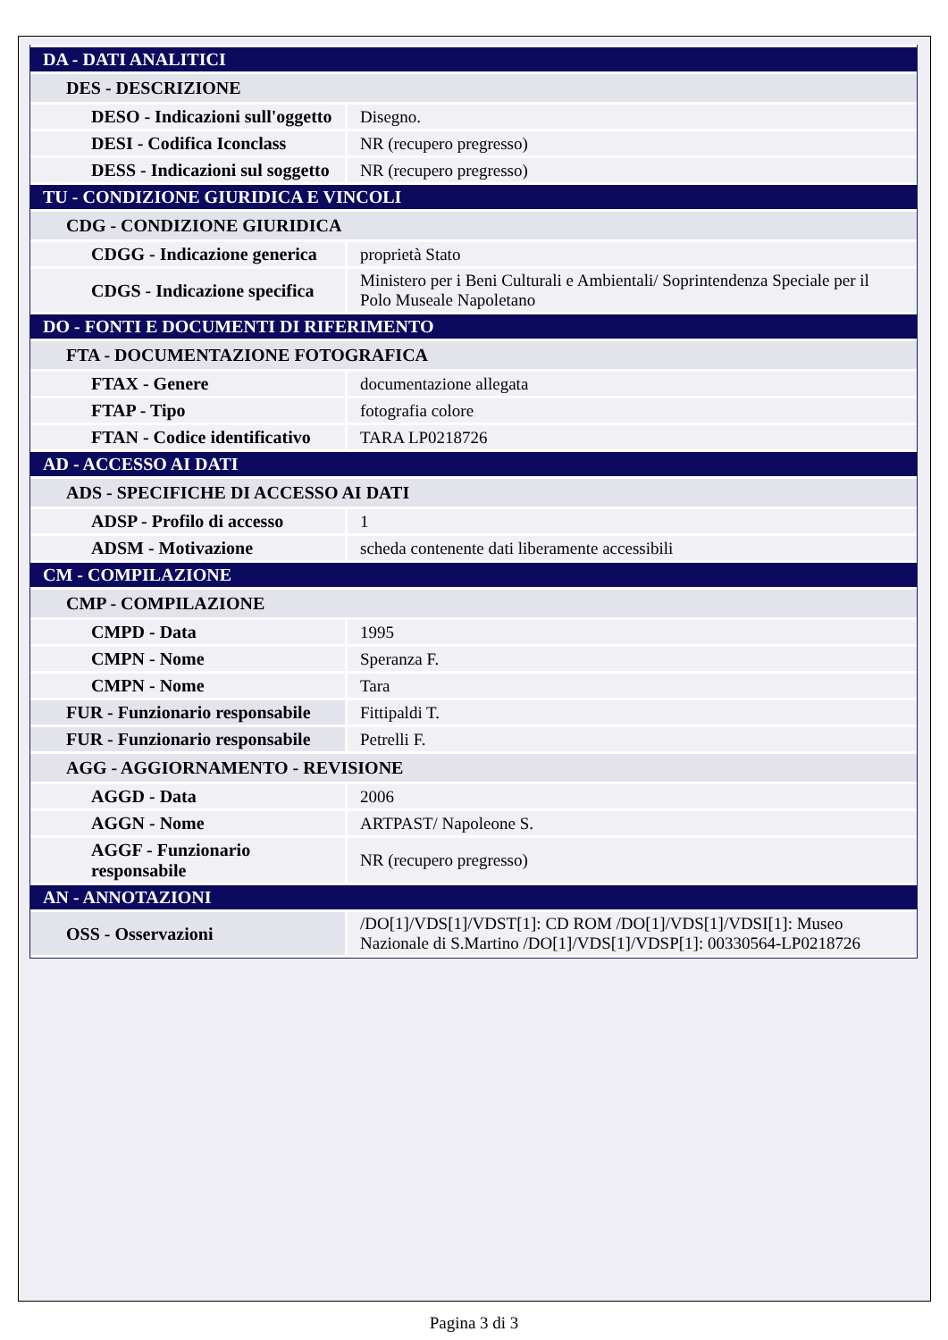| DA - DATI ANALITICI | |
| DES - DESCRIZIONE | |
| DESO - Indicazioni sull'oggetto | Disegno. |
| DESI - Codifica Iconclass | NR (recupero pregresso) |
| DESS - Indicazioni sul soggetto | NR (recupero pregresso) |
| TU - CONDIZIONE GIURIDICA E VINCOLI | |
| CDG - CONDIZIONE GIURIDICA | |
| CDGG - Indicazione generica | proprietà Stato |
| CDGS - Indicazione specifica | Ministero per i Beni Culturali e Ambientali/ Soprintendenza Speciale per il Polo Museale Napoletano |
| DO - FONTI E DOCUMENTI DI RIFERIMENTO | |
| FTA - DOCUMENTAZIONE FOTOGRAFICA | |
| FTAX - Genere | documentazione allegata |
| FTAP - Tipo | fotografia colore |
| FTAN - Codice identificativo | TARA LP0218726 |
| AD - ACCESSO AI DATI | |
| ADS - SPECIFICHE DI ACCESSO AI DATI | |
| ADSP - Profilo di accesso | 1 |
| ADSM - Motivazione | scheda contenente dati liberamente accessibili |
| CM - COMPILAZIONE | |
| CMP - COMPILAZIONE | |
| CMPD - Data | 1995 |
| CMPN - Nome | Speranza F. |
| CMPN - Nome | Tara |
| FUR - Funzionario responsabile | Fittipaldi T. |
| FUR - Funzionario responsabile | Petrelli F. |
| AGG - AGGIORNAMENTO - REVISIONE | |
| AGGD - Data | 2006 |
| AGGN - Nome | ARTPAST/ Napoleone S. |
| AGGF - Funzionario responsabile | NR (recupero pregresso) |
| AN - ANNOTAZIONI | |
| OSS - Osservazioni | /DO[1]/VDS[1]/VDST[1]: CD ROM /DO[1]/VDS[1]/VDSI[1]: Museo Nazionale di S.Martino /DO[1]/VDS[1]/VDSP[1]: 00330564-LP0218726 |
Pagina 3 di 3